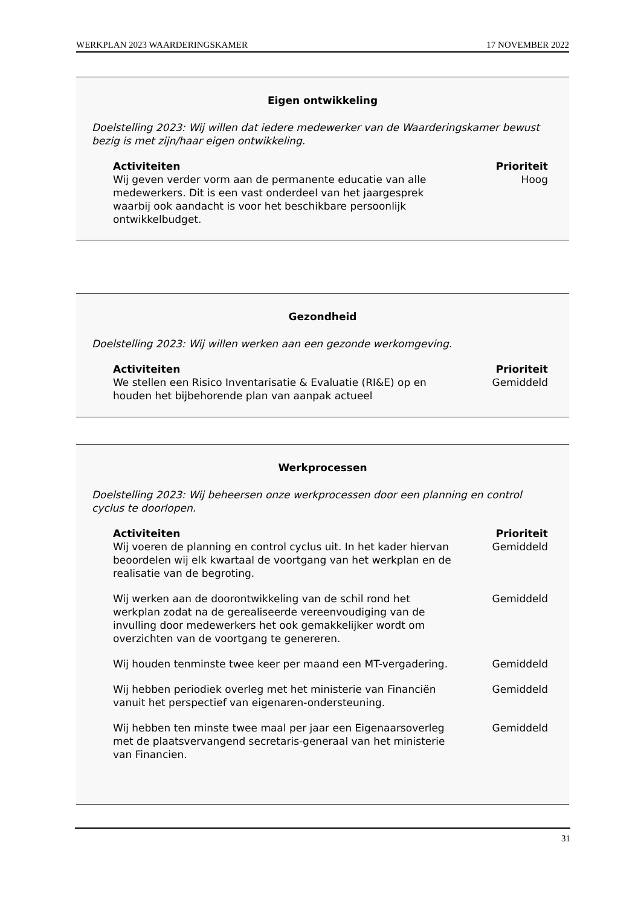WERKPLAN 2023 WAARDERINGSKAMER 17 NOVEMBER 2022
Eigen ontwikkeling
Doelstelling 2023: Wij willen dat iedere medewerker van de Waarderingskamer bewust bezig is met zijn/haar eigen ontwikkeling.
| Activiteiten | Prioriteit |
| --- | --- |
| Wij geven verder vorm aan de permanente educatie van alle medewerkers. Dit is een vast onderdeel van het jaargesprek waarbij ook aandacht is voor het beschikbare persoonlijk ontwikkelbudget. | Hoog |
Gezondheid
Doelstelling 2023: Wij willen werken aan een gezonde werkomgeving.
| Activiteiten | Prioriteit |
| --- | --- |
| We stellen een Risico Inventarisatie & Evaluatie (RI&E) op en houden het bijbehorende plan van aanpak actueel | Gemiddeld |
Werkprocessen
Doelstelling 2023: Wij beheersen onze werkprocessen door een planning en control cyclus te doorlopen.
| Activiteiten | Prioriteit |
| --- | --- |
| Wij voeren de planning en control cyclus uit. In het kader hiervan beoordelen wij elk kwartaal de voortgang van het werkplan en de realisatie van de begroting. | Gemiddeld |
| Wij werken aan de doorontwikkeling van de schil rond het werkplan zodat na de gerealiseerde vereenvoudiging van de invulling door medewerkers het ook gemakkelijker wordt om overzichten van de voortgang te genereren. | Gemiddeld |
| Wij houden tenminste twee keer per maand een MT-vergadering. | Gemiddeld |
| Wij hebben periodiek overleg met het ministerie van Financiën vanuit het perspectief van eigenaren-ondersteuning. | Gemiddeld |
| Wij hebben ten minste twee maal per jaar een Eigenaarsoverleg met de plaatsvervangend secretaris-generaal van het ministerie van Financien. | Gemiddeld |
31